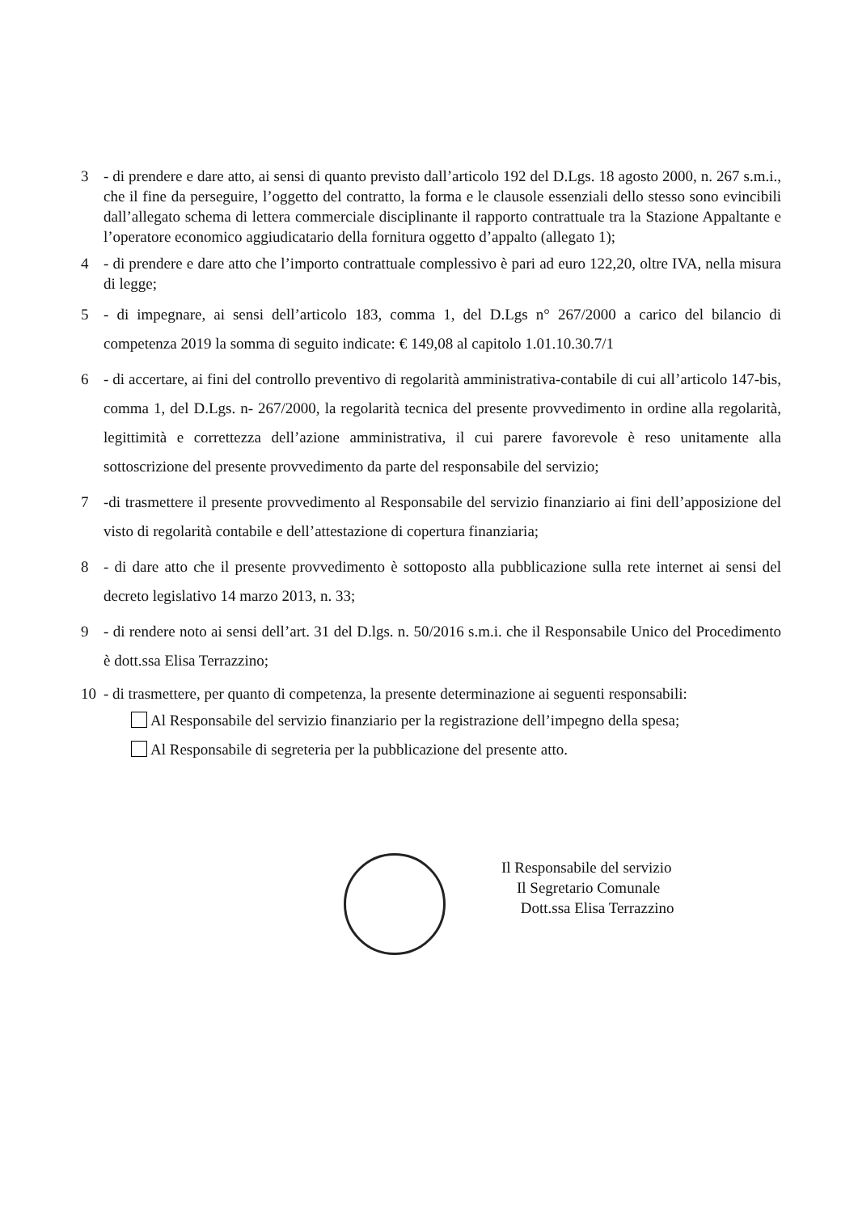3 - di prendere e dare atto, ai sensi di quanto previsto dall’articolo 192 del D.Lgs. 18 agosto 2000, n. 267 s.m.i., che il fine da perseguire, l’oggetto del contratto, la forma e le clausole essenziali dello stesso sono evincibili dall’allegato schema di lettera commerciale disciplinante il rapporto contrattuale tra la Stazione Appaltante e l’operatore economico aggiudicatario della fornitura oggetto d’appalto (allegato 1);
4 - di prendere e dare atto che l’importo contrattuale complessivo è pari ad euro 122,20, oltre IVA, nella misura di legge;
5 - di impegnare, ai sensi dell’articolo 183, comma 1, del D.Lgs n° 267/2000 a carico del bilancio di competenza 2019 la somma di seguito indicate: € 149,08 al capitolo 1.01.10.30.7/1
6 - di accertare, ai fini del controllo preventivo di regolarità amministrativa-contabile di cui all’articolo 147-bis, comma 1, del D.Lgs. n- 267/2000, la regolarità tecnica del presente provvedimento in ordine alla regolarità, legittimità e correttezza dell’azione amministrativa, il cui parere favorevole è reso unitamente alla sottoscrizione del presente provvedimento da parte del responsabile del servizio;
7 -di trasmettere il presente provvedimento al Responsabile del servizio finanziario ai fini dell’apposizione del visto di regolarità contabile e dell’attestazione di copertura finanziaria;
8 - di dare atto che il presente provvedimento è sottoposto alla pubblicazione sulla rete internet ai sensi del decreto legislativo 14 marzo 2013, n. 33;
9 - di rendere noto ai sensi dell’art. 31 del D.lgs. n. 50/2016 s.m.i. che il Responsabile Unico del Procedimento è dott.ssa Elisa Terrazzino;
10 - di trasmettere, per quanto di competenza, la presente determinazione ai seguenti responsabili:
Al Responsabile del servizio finanziario per la registrazione dell’impegno della spesa;
Al Responsabile di segreteria per la pubblicazione del presente atto.
Il Responsabile del servizio
Il Segretario Comunale
Dott.ssa Elisa Terrazzino